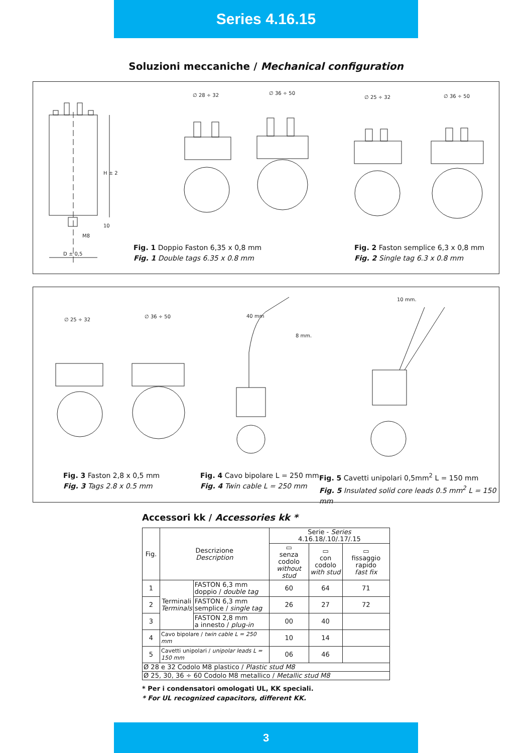Series 4.16.15
Soluzioni meccaniche / Mechanical configuration
H ± 2
10
M8
D ± 0,5
∅ 28 ÷ 32
∅ 36 ÷ 50
∅ 25 ÷ 32
∅ 36 ÷ 50
Fig. 1 Doppio Faston 6,35 x 0,8 mm
Fig. 1 Double tags 6.35 x 0.8 mm
Fig. 2 Faston semplice 6,3 x 0,8 mm
Fig. 2 Single tag 6.3 x 0.8 mm
∅ 25 ÷ 32
∅ 36 ÷ 50
40 mm
8 mm.
10 mm.
Fig. 3 Faston 2,8 x 0,5 mm
Fig. 3 Tags 2.8 x 0.5 mm
Fig. 4 Cavo bipolare L = 250 mm
Fig. 4 Twin cable L = 250 mm
Fig. 5 Cavetti unipolari 0,5mm<sup>2</sup> L = 150 mm
Fig. 5 Insulated solid core leads 0.5 mm<sup>2</sup> L = 150 mm
Accessori kk / Accessories kk *
| Fig. | Descrizione Description | | Serie - Series 4.16.18/.10/.17/.15 | | |
| --- | --- | --- | --- | --- | --- |
| | | | ▭ senza codolo without stud | ▭ con codolo with stud | ▭ fissaggio rapido fast fix |
| 1 | Terminali Terminals | FASTON 6,3 mm doppio / double tag | 60 | 64 | 71 |
| 2 | | FASTON 6,3 mm semplice / single tag | 26 | 27 | 72 |
| 3 | | FASTON 2,8 mm a innesto / plug-in | 00 | 40 | |
| 4 | Cavo bipolare / twin cable L = 250 mm | | 10 | 14 | |
| 5 | Cavetti unipolari / unipolar leads L = 150 mm | | 06 | 46 | |
| Ø 28 e 32 Codolo M8 plastico / Plastic stud M8 | | | | | |
| Ø 25, 30, 36 ÷ 60 Codolo M8 metallico / Metallic stud M8 | | | | | |
* Per i condensatori omologati UL, KK speciali.
* For UL recognized capacitors, different KK.
3